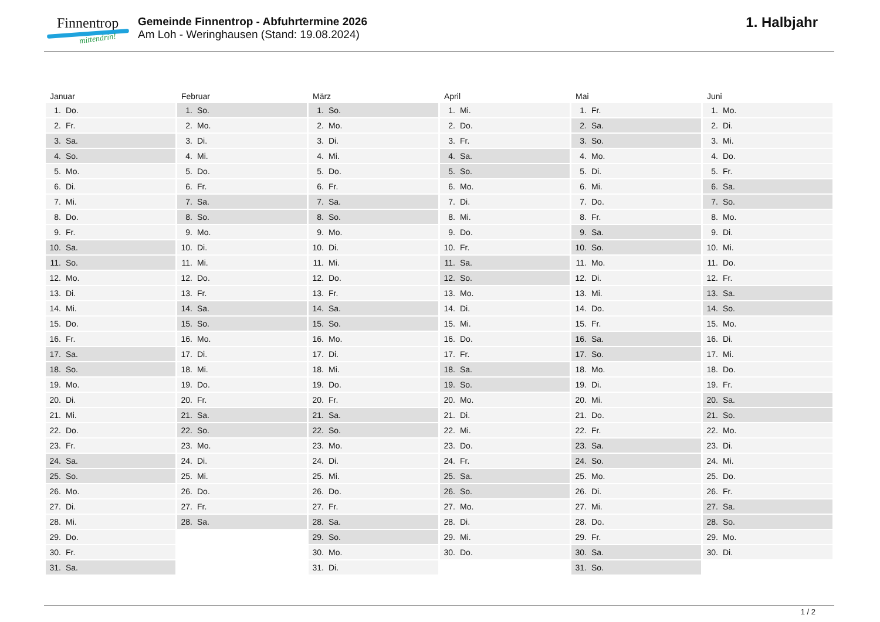Finnentrop
mittendrin!
Gemeinde Finnentrop - Abfuhrtermine 2026
Am Loh - Weringhausen (Stand: 19.08.2024)
1. Halbjahr
| Januar | Februar | März | April | Mai | Juni |
| --- | --- | --- | --- | --- | --- |
| 1. Do. | 1. So. | 1. So. | 1. Mi. | 1. Fr. | 1. Mo. |
| 2. Fr. | 2. Mo. | 2. Mo. | 2. Do. | 2. Sa. | 2. Di. |
| 3. Sa. | 3. Di. | 3. Di. | 3. Fr. | 3. So. | 3. Mi. |
| 4. So. | 4. Mi. | 4. Mi. | 4. Sa. | 4. Mo. | 4. Do. |
| 5. Mo. | 5. Do. | 5. Do. | 5. So. | 5. Di. | 5. Fr. |
| 6. Di. | 6. Fr. | 6. Fr. | 6. Mo. | 6. Mi. | 6. Sa. |
| 7. Mi. | 7. Sa. | 7. Sa. | 7. Di. | 7. Do. | 7. So. |
| 8. Do. | 8. So. | 8. So. | 8. Mi. | 8. Fr. | 8. Mo. |
| 9. Fr. | 9. Mo. | 9. Mo. | 9. Do. | 9. Sa. | 9. Di. |
| 10. Sa. | 10. Di. | 10. Di. | 10. Fr. | 10. So. | 10. Mi. |
| 11. So. | 11. Mi. | 11. Mi. | 11. Sa. | 11. Mo. | 11. Do. |
| 12. Mo. | 12. Do. | 12. Do. | 12. So. | 12. Di. | 12. Fr. |
| 13. Di. | 13. Fr. | 13. Fr. | 13. Mo. | 13. Mi. | 13. Sa. |
| 14. Mi. | 14. Sa. | 14. Sa. | 14. Di. | 14. Do. | 14. So. |
| 15. Do. | 15. So. | 15. So. | 15. Mi. | 15. Fr. | 15. Mo. |
| 16. Fr. | 16. Mo. | 16. Mo. | 16. Do. | 16. Sa. | 16. Di. |
| 17. Sa. | 17. Di. | 17. Di. | 17. Fr. | 17. So. | 17. Mi. |
| 18. So. | 18. Mi. | 18. Mi. | 18. Sa. | 18. Mo. | 18. Do. |
| 19. Mo. | 19. Do. | 19. Do. | 19. So. | 19. Di. | 19. Fr. |
| 20. Di. | 20. Fr. | 20. Fr. | 20. Mo. | 20. Mi. | 20. Sa. |
| 21. Mi. | 21. Sa. | 21. Sa. | 21. Di. | 21. Do. | 21. So. |
| 22. Do. | 22. So. | 22. So. | 22. Mi. | 22. Fr. | 22. Mo. |
| 23. Fr. | 23. Mo. | 23. Mo. | 23. Do. | 23. Sa. | 23. Di. |
| 24. Sa. | 24. Di. | 24. Di. | 24. Fr. | 24. So. | 24. Mi. |
| 25. So. | 25. Mi. | 25. Mi. | 25. Sa. | 25. Mo. | 25. Do. |
| 26. Mo. | 26. Do. | 26. Do. | 26. So. | 26. Di. | 26. Fr. |
| 27. Di. | 27. Fr. | 27. Fr. | 27. Mo. | 27. Mi. | 27. Sa. |
| 28. Mi. | 28. Sa. | 28. Sa. | 28. Di. | 28. Do. | 28. So. |
| 29. Do. | | 29. So. | 29. Mi. | 29. Fr. | 29. Mo. |
| 30. Fr. | | 30. Mo. | 30. Do. | 30. Sa. | 30. Di. |
| 31. Sa. | | 31. Di. | | 31. So. | |
1 / 2